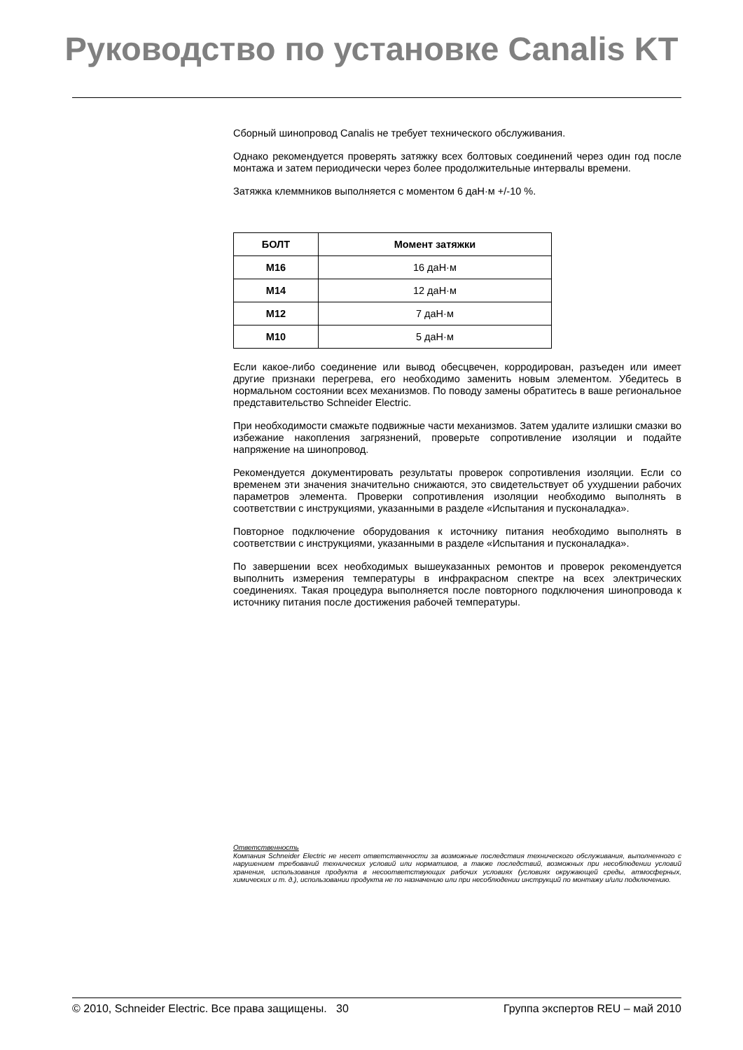Руководство по установке Canalis KT
Сборный шинопровод Canalis не требует технического обслуживания.
Однако рекомендуется проверять затяжку всех болтовых соединений через один год после монтажа и затем периодически через более продолжительные интервалы времени.
Затяжка клеммников выполняется с моментом 6 даН·м +/-10 %.
| БОЛТ | Момент затяжки |
| --- | --- |
| M16 | 16 даН·м |
| M14 | 12 даН·м |
| M12 | 7 даН·м |
| M10 | 5 даН·м |
Если какое-либо соединение или вывод обесцвечен, корродирован, разъеден или имеет другие признаки перегрева, его необходимо заменить новым элементом. Убедитесь в нормальном состоянии всех механизмов. По поводу замены обратитесь в ваше региональное представительство Schneider Electric.
При необходимости смажьте подвижные части механизмов. Затем удалите излишки смазки во избежание накопления загрязнений, проверьте сопротивление изоляции и подайте напряжение на шинопровод.
Рекомендуется документировать результаты проверок сопротивления изоляции. Если со временем эти значения значительно снижаются, это свидетельствует об ухудшении рабочих параметров элемента. Проверки сопротивления изоляции необходимо выполнять в соответствии с инструкциями, указанными в разделе «Испытания и пусконаладка».
Повторное подключение оборудования к источнику питания необходимо выполнять в соответствии с инструкциями, указанными в разделе «Испытания и пусконаладка».
По завершении всех необходимых вышеуказанных ремонтов и проверок рекомендуется выполнить измерения температуры в инфракрасном спектре на всех электрических соединениях. Такая процедура выполняется после повторного подключения шинопровода к источнику питания после достижения рабочей температуры.
Ответственность
Компания Schneider Electric не несет ответственности за возможные последствия технического обслуживания, выполненного с нарушением требований технических условий или нормативов, а также последствий, возможных при несоблюдении условий хранения, использования продукта в несоответствующих рабочих условиях (условиях окружающей среды, атмосферных, химических и т. д.), использовании продукта не по назначению или при несоблюдении инструкций по монтажу и/или подключению.
© 2010, Schneider Electric. Все права защищены. 30 Группа экспертов REU – май 2010